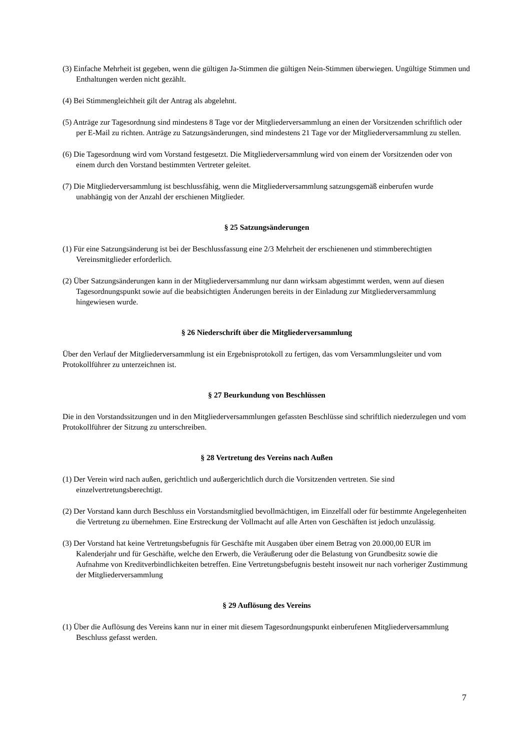(3) Einfache Mehrheit ist gegeben, wenn die gültigen Ja-Stimmen die gültigen Nein-Stimmen überwiegen. Ungültige Stimmen und Enthaltungen werden nicht gezählt.
(4) Bei Stimmengleichheit gilt der Antrag als abgelehnt.
(5) Anträge zur Tagesordnung sind mindestens 8 Tage vor der Mitgliederversammlung an einen der Vorsitzenden schriftlich oder per E-Mail zu richten. Anträge zu Satzungsänderungen, sind mindestens 21 Tage vor der Mitgliederversammlung zu stellen.
(6) Die Tagesordnung wird vom Vorstand festgesetzt. Die Mitgliederversammlung wird von einem der Vorsitzenden oder von einem durch den Vorstand bestimmten Vertreter geleitet.
(7) Die Mitgliederversammlung ist beschlussfähig, wenn die Mitgliederversammlung satzungsgemäß einberufen wurde unabhängig von der Anzahl der erschienen Mitglieder.
§ 25 Satzungsänderungen
(1) Für eine Satzungsänderung ist bei der Beschlussfassung eine 2/3 Mehrheit der erschienenen und stimmberechtigten Vereinsmitglieder erforderlich.
(2) Über Satzungsänderungen kann in der Mitgliederversammlung nur dann wirksam abgestimmt werden, wenn auf diesen Tagesordnungspunkt sowie auf die beabsichtigten Änderungen bereits in der Einladung zur Mitgliederversammlung hingewiesen wurde.
§ 26 Niederschrift über die Mitgliederversammlung
Über den Verlauf der Mitgliederversammlung ist ein Ergebnisprotokoll zu fertigen, das vom Versammlungsleiter und vom Protokollführer zu unterzeichnen ist.
§ 27 Beurkundung von Beschlüssen
Die in den Vorstandssitzungen und in den Mitgliederversammlungen gefassten Beschlüsse sind schriftlich niederzulegen und vom Protokollführer der Sitzung zu unterschreiben.
§ 28 Vertretung des Vereins nach Außen
(1) Der Verein wird nach außen, gerichtlich und außergerichtlich durch die Vorsitzenden vertreten. Sie sind einzelvertretungsberechtigt.
(2) Der Vorstand kann durch Beschluss ein Vorstandsmitglied bevollmächtigen, im Einzelfall oder für bestimmte Angelegenheiten die Vertretung zu übernehmen. Eine Erstreckung der Vollmacht auf alle Arten von Geschäften ist jedoch unzulässig.
(3) Der Vorstand hat keine Vertretungsbefugnis für Geschäfte mit Ausgaben über einem Betrag von 20.000,00 EUR im Kalenderjahr und für Geschäfte, welche den Erwerb, die Veräußerung oder die Belastung von Grundbesitz sowie die Aufnahme von Kreditverbindlichkeiten betreffen. Eine Vertretungsbefugnis besteht insoweit nur nach vorheriger Zustimmung der Mitgliederversammlung
§ 29 Auflösung des Vereins
(1) Über die Auflösung des Vereins kann nur in einer mit diesem Tagesordnungspunkt einberufenen Mitgliederversammlung Beschluss gefasst werden.
7